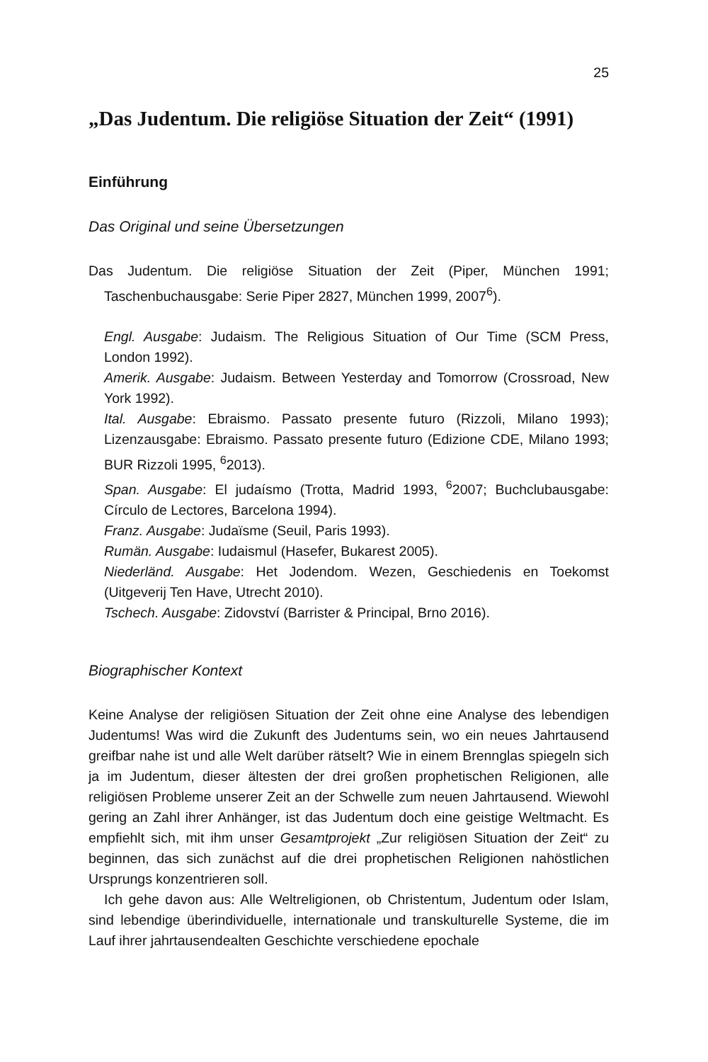25
„Das Judentum. Die religiöse Situation der Zeit“ (1991)
Einführung
Das Original und seine Übersetzungen
Das Judentum. Die religiöse Situation der Zeit (Piper, München 1991; Taschenbuchausgabe: Serie Piper 2827, München 1999, 2007<sup>6</sup>).
Engl. Ausgabe: Judaism. The Religious Situation of Our Time (SCM Press, London 1992).
Amerik. Ausgabe: Judaism. Between Yesterday and Tomorrow (Crossroad, New York 1992).
Ital. Ausgabe: Ebraismo. Passato presente futuro (Rizzoli, Milano 1993); Lizenzausgabe: Ebraismo. Passato presente futuro (Edizione CDE, Milano 1993; BUR Rizzoli 1995, <sup>6</sup>2013).
Span. Ausgabe: El judaísmo (Trotta, Madrid 1993, <sup>6</sup>2007; Buchclubausgabe: Círculo de Lectores, Barcelona 1994).
Franz. Ausgabe: Judaïsme (Seuil, Paris 1993).
Rumän. Ausgabe: Iudaismul (Hasefer, Bukarest 2005).
Niederländ. Ausgabe: Het Jodendom. Wezen, Geschiedenis en Toekomst (Uitgeverij Ten Have, Utrecht 2010).
Tschech. Ausgabe: Zidovství (Barrister & Principal, Brno 2016).
Biographischer Kontext
Keine Analyse der religiösen Situation der Zeit ohne eine Analyse des lebendigen Judentums! Was wird die Zukunft des Judentums sein, wo ein neues Jahrtausend greifbar nahe ist und alle Welt darüber rätselt? Wie in einem Brennglas spiegeln sich ja im Judentum, dieser ältesten der drei großen prophetischen Religionen, alle religiösen Probleme unserer Zeit an der Schwelle zum neuen Jahrtausend. Wiewohl gering an Zahl ihrer Anhänger, ist das Judentum doch eine geistige Weltmacht. Es empfiehlt sich, mit ihm unser Gesamtprojekt „Zur religiösen Situation der Zeit“ zu beginnen, das sich zunächst auf die drei prophetischen Religionen nahöstlichen Ursprungs konzentrieren soll.
Ich gehe davon aus: Alle Weltreligionen, ob Christentum, Judentum oder Islam, sind lebendige überindividuelle, internationale und transkulturelle Systeme, die im Lauf ihrer jahrtausendealten Geschichte verschiedene epochale